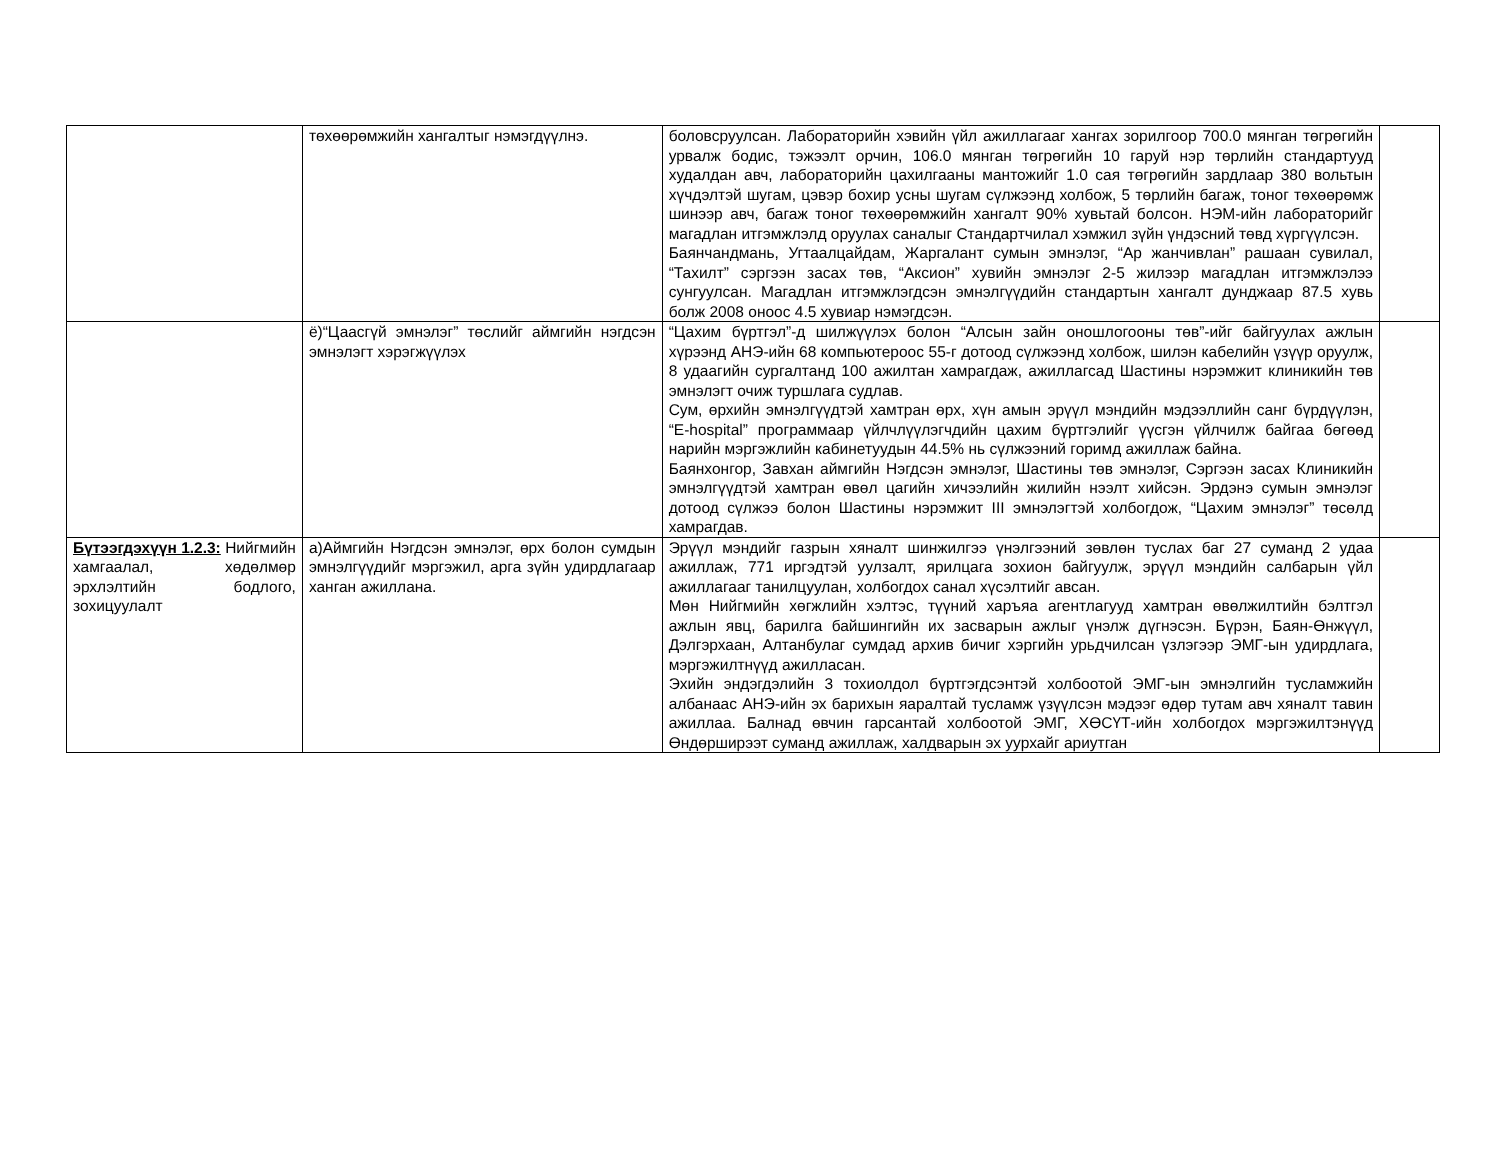| | төхөөрөмжийн хангалтыг нэмэгдүүлнэ. | боловсруулсан. Лабораторийн хэвийн үйл ажиллагааг хангах зорилгоор 700.0 мянган төгрөгийн урвалж бодис, тэжээлт орчин, 106.0 мянган төгрөгийн 10 гаруй нэр төрлийн стандартууд худалдан авч, лабораторийн цахилгааны мантожийг 1.0 сая төгрөгийн зардлаар 380 вольтын хүчдэлтэй шугам, цэвэр бохир усны шугам сүлжээнд холбож, 5 төрлийн багаж, тоног төхөөрөмж шинээр авч, багаж тоног төхөөрөмжийн хангалт 90% хувьтай болсон. НЭМ-ийн лабораторийг магадлан итгэмжлэлд оруулах саналыг Стандартчилал хэмжил зүйн үндэсний төвд хүргүүлсэн. Баянчандмань, Угтаалцайдам, Жаргалант сумын эмнэлэг, “Ар жанчивлан” рашаан сувилал, “Тахилт” сэргээн засах төв, “Аксион” хувийн эмнэлэг 2-5 жилээр магадлан итгэмжлэлээ сунгуулсан. Магадлан итгэмжлэгдсэн эмнэлгүүдийн стандартын хангалт дунджаар 87.5 хувь болж 2008 оноос 4.5 хувиар нэмэгдсэн. | |
| | ё)“Цаасгүй эмнэлэг” төслийг аймгийн нэгдсэн эмнэлэгт хэрэгжүүлэх | “Цахим бүртгэл”-д шилжүүлэх болон “Алсын зайн оношлогооны төв”-ийг байгуулах ажлын хүрээнд АНЭ-ийн 68 компьютероос 55-г дотоод сүлжээнд холбож, шилэн кабелийн үзүүр оруулж, 8 удаагийн сургалтанд 100 ажилтан хамрагдаж, ажиллагсад Шастины нэрэмжит клиникийн төв эмнэлэгт очиж туршлага судлав. Сум, өрхийн эмнэлгүүдтэй хамтран өрх, хүн амын эрүүл мэндийн мэдээллийн санг бүрдүүлэн, “E-hospital” программаар үйлчлүүлэгчдийн цахим бүртгэлийг үүсгэн үйлчилж байгаа бөгөөд нарийн мэргэжлийн кабинетуудын 44.5% нь сүлжээний горимд ажиллаж байна. Баянхонгор, Завхан аймгийн Нэгдсэн эмнэлэг, Шастины төв эмнэлэг, Сэргээн засах Клиникийн эмнэлгүүдтэй хамтран өвөл цагийн хичээлийн жилийн нээлт хийсэн. Эрдэнэ сумын эмнэлэг дотоод сүлжээ болон Шастины нэрэмжит III эмнэлэгтэй холбогдож, “Цахим эмнэлэг” төсөлд хамрагдав. | |
| Бүтээгдэхүүн 1.2.3: Нийгмийн хамгаалал, хөдөлмөр эрхлэлтийн бодлого, зохицуулалт | а)Аймгийн Нэгдсэн эмнэлэг, өрх болон сумдын эмнэлгүүдийг мэргэжил, арга зүйн удирдлагаар ханган ажиллана. | Эрүүл мэндийг газрын хяналт шинжилгээ үнэлгээний зөвлөн туслах баг 27 суманд 2 удаа ажиллаж, 771 иргэдтэй уулзалт, ярилцага зохион байгуулж, эрүүл мэндийн салбарын үйл ажиллагааг танилцуулан, холбогдох санал хүсэлтийг авсан. Мөн Нийгмийн хөгжлийн хэлтэс, түүний харъяа агентлагууд хамтран өвөлжилтийн бэлтгэл ажлын явц, барилга байшингийн их засварын ажлыг үнэлж дүгнэсэн. Бүрэн, Баян-Өнжүүл, Дэлгэрхаан, Алтанбулаг сумдад архив бичиг хэргийн урьдчилсан үзлэгээр ЭМГ-ын удирдлага, мэргэжилтнүүд ажилласан. Эхийн эндэгдэлийн 3 тохиолдол бүртгэгдсэнтэй холбоотой ЭМГ-ын эмнэлгийн тусламжийн албанаас АНЭ-ийн эх барихын яаралтай тусламж үзүүлсэн мэдээг өдөр тутам авч хяналт тавин ажиллаа. Балнад өвчин гарсантай холбоотой ЭМГ, ХӨСҮТ-ийн холбогдох мэргэжилтэнүүд Өндөрширээт суманд ажиллаж, халдварын эх уурхайг ариутган | |